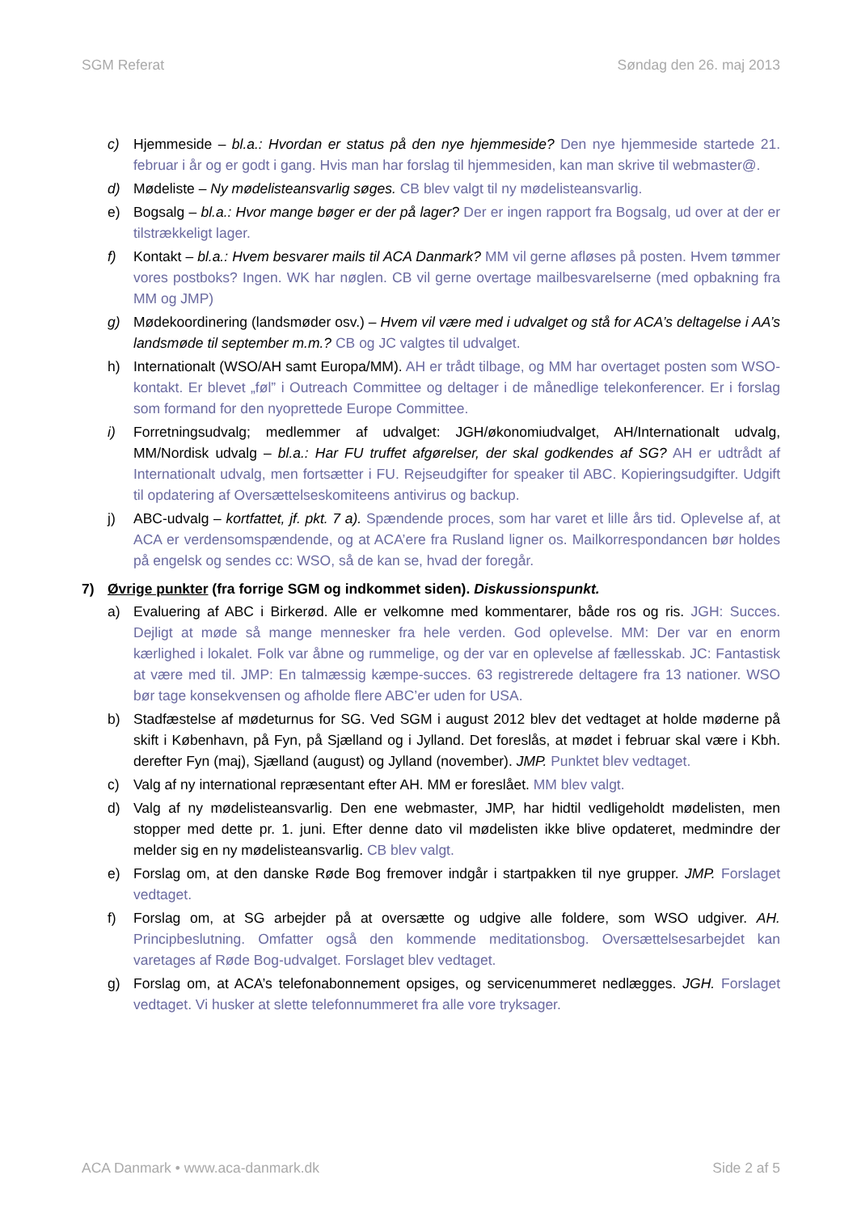SGM Referat Søndag den 26. maj 2013
c) Hjemmeside – bl.a.: Hvordan er status på den nye hjemmeside? Den nye hjemmeside startede 21. februar i år og er godt i gang. Hvis man har forslag til hjemmesiden, kan man skrive til webmaster@.
d) Mødeliste – Ny mødelisteansvarlig søges. CB blev valgt til ny mødelisteansvarlig.
e) Bogsalg – bl.a.: Hvor mange bøger er der på lager? Der er ingen rapport fra Bogsalg, ud over at der er tilstrækkeligt lager.
f) Kontakt – bl.a.: Hvem besvarer mails til ACA Danmark? MM vil gerne afløses på posten. Hvem tømmer vores postboks? Ingen. WK har nøglen. CB vil gerne overtage mailbesvarelserne (med opbakning fra MM og JMP)
g) Mødekoordinering (landsmøder osv.) – Hvem vil være med i udvalget og stå for ACA’s deltagelse i AA’s landsmøde til september m.m.? CB og JC valgtes til udvalget.
h) Internationalt (WSO/AH samt Europa/MM). AH er trådt tilbage, og MM har overtaget posten som WSO-kontakt. Er blevet „føl” i Outreach Committee og deltager i de månedlige telekonferencer. Er i forslag som formand for den nyoprettede Europe Committee.
i) Forretningsudvalg; medlemmer af udvalget: JGH/økonomiudvalget, AH/Internationalt udvalg, MM/Nordisk udvalg – bl.a.: Har FU truffet afgørelser, der skal godkendes af SG? AH er udtrådt af Internationalt udvalg, men fortsætter i FU. Rejseudgifter for speaker til ABC. Kopieringsudgifter. Udgift til opdatering af Oversættelseskomiteens antivirus og backup.
j) ABC-udvalg – kortfattet, jf. pkt. 7 a). Spændende proces, som har varet et lille års tid. Oplevelse af, at ACA er verdensomspændende, og at ACA’ere fra Rusland ligner os. Mailkorrespondancen bør holdes på engelsk og sendes cc: WSO, så de kan se, hvad der foregår.
7) Øvrige punkter (fra forrige SGM og indkommet siden). Diskussionspunkt.
a) Evaluering af ABC i Birkerød. Alle er velkomne med kommentarer, både ros og ris. JGH: Succes. Dejligt at møde så mange mennesker fra hele verden. God oplevelse. MM: Der var en enorm kærlighed i lokalet. Folk var åbne og rummelige, og der var en oplevelse af fællesskab. JC: Fantastisk at være med til. JMP: En talmæssig kæmpe-succes. 63 registrerede deltagere fra 13 nationer. WSO bør tage konsekvensen og afholde flere ABC’er uden for USA.
b) Stadfæstelse af mødeturnus for SG. Ved SGM i august 2012 blev det vedtaget at holde møderne på skift i København, på Fyn, på Sjælland og i Jylland. Det foreslås, at mødet i februar skal være i Kbh. derefter Fyn (maj), Sjælland (august) og Jylland (november). JMP. Punktet blev vedtaget.
c) Valg af ny international repræsentant efter AH. MM er foreslået. MM blev valgt.
d) Valg af ny mødelisteansvarlig. Den ene webmaster, JMP, har hidtil vedligeholdt mødelisten, men stopper med dette pr. 1. juni. Efter denne dato vil mødelisten ikke blive opdateret, medmindre der melder sig en ny mødelisteansvarlig. CB blev valgt.
e) Forslag om, at den danske Røde Bog fremover indgår i startpakken til nye grupper. JMP. Forslaget vedtaget.
f) Forslag om, at SG arbejder på at oversætte og udgive alle foldere, som WSO udgiver. AH. Principbeslutning. Omfatter også den kommende meditationsbog. Oversættelsesarbejdet kan varetages af Røde Bog-udvalget. Forslaget blev vedtaget.
g) Forslag om, at ACA’s telefonabonnement opsiges, og servicenummeret nedlægges. JGH. Forslaget vedtaget. Vi husker at slette telefonnummeret fra alle vore tryksager.
ACA Danmark • www.aca-danmark.dk Side 2 af 5